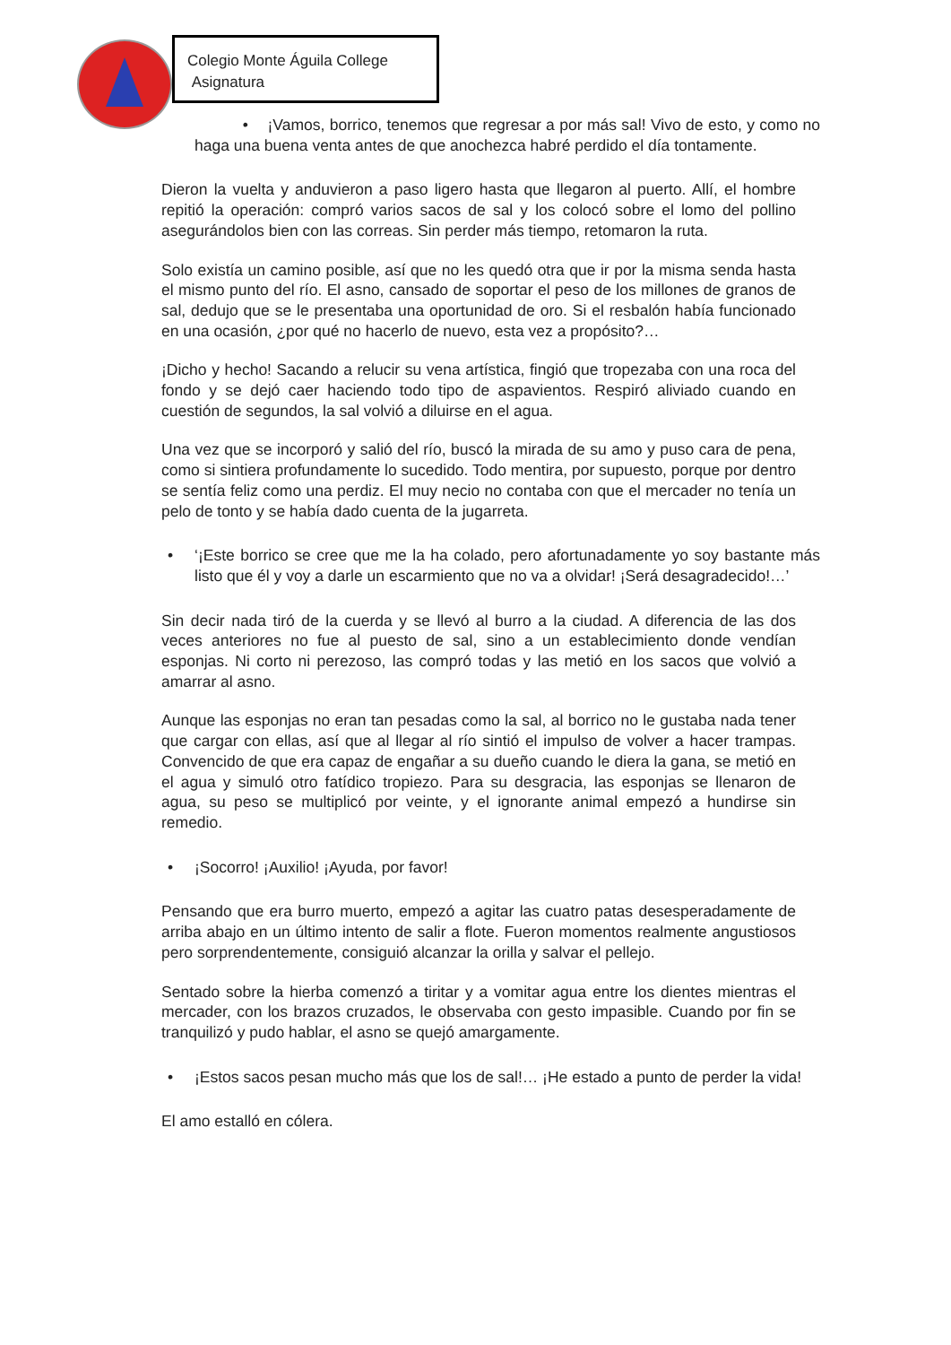Colegio Monte Águila College
Asignatura
• ¡Vamos, borrico, tenemos que regresar a por más sal! Vivo de esto, y como no haga una buena venta antes de que anochezca habré perdido el día tontamente.
Dieron la vuelta y anduvieron a paso ligero hasta que llegaron al puerto. Allí, el hombre repitió la operación: compró varios sacos de sal y los colocó sobre el lomo del pollino asegurándolos bien con las correas. Sin perder más tiempo, retomaron la ruta.
Solo existía un camino posible, así que no les quedó otra que ir por la misma senda hasta el mismo punto del río. El asno, cansado de soportar el peso de los millones de granos de sal, dedujo que se le presentaba una oportunidad de oro. Si el resbalón había funcionado en una ocasión, ¿por qué no hacerlo de nuevo, esta vez a propósito?…
¡Dicho y hecho! Sacando a relucir su vena artística, fingió que tropezaba con una roca del fondo y se dejó caer haciendo todo tipo de aspavientos. Respiró aliviado cuando en cuestión de segundos, la sal volvió a diluirse en el agua.
Una vez que se incorporó y salió del río, buscó la mirada de su amo y puso cara de pena, como si sintiera profundamente lo sucedido. Todo mentira, por supuesto, porque por dentro se sentía feliz como una perdiz. El muy necio no contaba con que el mercader no tenía un pelo de tonto y se había dado cuenta de la jugarreta.
• ‘¡Este borrico se cree que me la ha colado, pero afortunadamente yo soy bastante más listo que él y voy a darle un escarmiento que no va a olvidar! ¡Será desagradecido!…’
Sin decir nada tiró de la cuerda y se llevó al burro a la ciudad. A diferencia de las dos veces anteriores no fue al puesto de sal, sino a un establecimiento donde vendían esponjas. Ni corto ni perezoso, las compró todas y las metió en los sacos que volvió a amarrar al asno.
Aunque las esponjas no eran tan pesadas como la sal, al borrico no le gustaba nada tener que cargar con ellas, así que al llegar al río sintió el impulso de volver a hacer trampas. Convencido de que era capaz de engañar a su dueño cuando le diera la gana, se metió en el agua y simuló otro fatídico tropiezo. Para su desgracia, las esponjas se llenaron de agua, su peso se multiplicó por veinte, y el ignorante animal empezó a hundirse sin remedio.
• ¡Socorro! ¡Auxilio! ¡Ayuda, por favor!
Pensando que era burro muerto, empezó a agitar las cuatro patas desesperadamente de arriba abajo en un último intento de salir a flote. Fueron momentos realmente angustiosos pero sorprendentemente, consiguió alcanzar la orilla y salvar el pellejo.
Sentado sobre la hierba comenzó a tiritar y a vomitar agua entre los dientes mientras el mercader, con los brazos cruzados, le observaba con gesto impasible. Cuando por fin se tranquilizó y pudo hablar, el asno se quejó amargamente.
• ¡Estos sacos pesan mucho más que los de sal!… ¡He estado a punto de perder la vida!
El amo estalló en cólera.